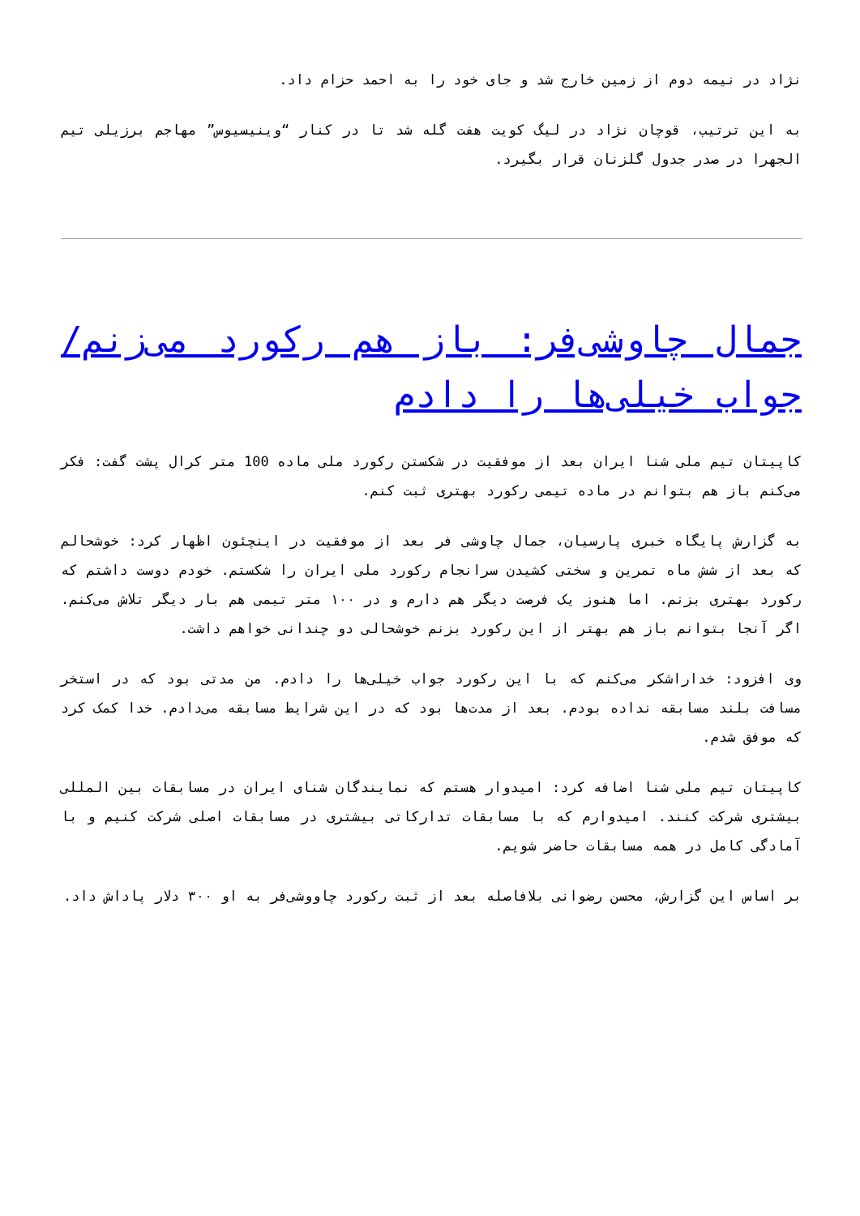نژاد در نیمه دوم از زمین خارج شد و جای خود را به احمد حزام داد.
به این ترتیب، قوچان نژاد در لیگ کویت هفت گله شد تا در کنار “وینیسیوس” مهاجم برزیلی تیم الجهرا در صدر جدول گلزنان قرار بگیرد.
جمال چاوشی‌فر: باز هم رکورد می‌زنم/ جواب خیلی‌ها را دادم
کاپیتان تیم ملی شنا ایران بعد از موفقیت در شکستن رکورد ملی ماده 100 متر کرال پشت گفت: فکر می‌کنم باز هم بتوانم در ماده تیمی رکورد بهتری ثبت کنم.
به گزارش پایگاه خبری پارسیان، جمال چاوشی فر بعد از موفقیت در اینچئون اظهار کرد: خوشحالم که بعد از شش ماه تمرین و سختی کشیدن سرانجام رکورد ملی ایران را شکستم. خودم دوست داشتم که رکورد بهتری بزنم. اما هنوز یک فرصت دیگر هم دارم و در ۱۰۰ متر تیمی هم بار دیگر تلاش می‌کنم. اگر آنجا بتوانم باز هم بهتر از این رکورد بزنم خوشحالی دو چندانی خواهم داشت.
وی افزود: خداراشکر می‌کنم که با این رکورد جواب خیلی‌ها را دادم. من مدتی بود که در استخر مسافت بلند مسابقه نداده بودم. بعد از مدت‌ها بود که در این شرایط مسابقه می‌دادم. خدا کمک کرد که موفق شدم.
کاپیتان تیم ملی شنا اضافه کرد: امیدوار هستم که نمایندگان شنای ایران در مسابقات بین المللی بیشتری شرکت کنند. امیدوارم که با مسابقات تدارکاتی بیشتری در مسابقات اصلی شرکت کنیم و با آمادگی کامل در همه مسابقات حاضر شویم.
بر اساس این گزارش، محسن رضوانی بلافاصله بعد از ثبت رکورد چاووشی‌فر به او ۳۰۰ دلار پاداش داد.